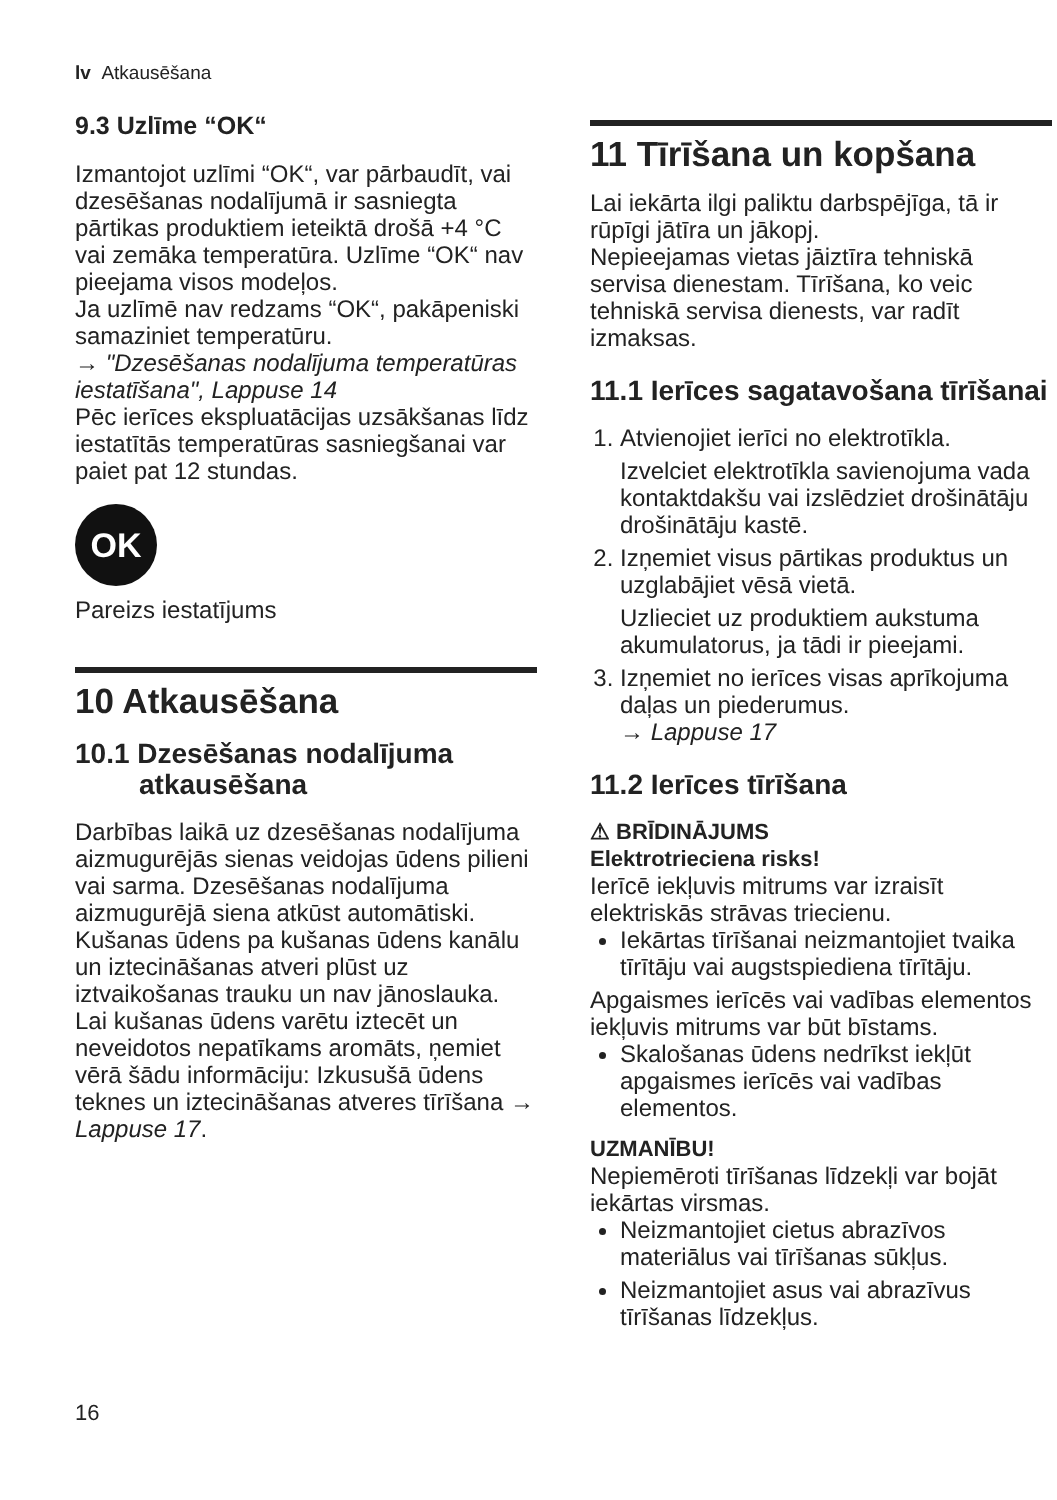lv Atkausēšana
9.3 Uzlīme “OK“
Izmantojot uzlīmi “OK“, var pārbaudīt, vai dzesēšanas nodalījumā ir sasniegta pārtikas produktiem ieteiktā drošā +4 °C vai zemāka temperatūra. Uzlīme “OK“ nav pieejama visos modeļos.
Ja uzlīmē nav redzams “OK“, pakāpeniski samaziniet temperatūru.
→ "Dzesēšanas nodalījuma temperatūras iestatīšana", Lappuse 14
Pēc ierīces ekspluatācijas uzsākšanas līdz iestatītās temperatūras sasniegšanai var paiet pat 12 stundas.
OK
Pareizs iestatījums
10 Atkausēšana
10.1 Dzesēšanas nodalījuma atkausēšana
Darbības laikā uz dzesēšanas nodalījuma aizmugurējās sienas veidojas ūdens pilieni vai sarma. Dzesēšanas nodalījuma aizmugurējā siena atkūst automātiski.
Kušanas ūdens pa kušanas ūdens kanālu un iztecināšanas atveri plūst uz iztvaikošanas trauku un nav jānoslauka.
Lai kušanas ūdens varētu iztecēt un neveidotos nepatīkams aromāts, ņemiet vērā šādu informāciju: Izkusušā ūdens teknes un iztecināšanas atveres tīrīšana → Lappuse 17.
11 Tīrīšana un kopšana
Lai iekārta ilgi paliktu darbspējīga, tā ir rūpīgi jātīra un jākopj.
Nepieejamas vietas jāiztīra tehniskā servisa dienestam. Tīrīšana, ko veic tehniskā servisa dienests, var radīt izmaksas.
11.1 Ierīces sagatavošana tīrīšanai
1. Atvienojiet ierīci no elektrotīkla.
Izvelciet elektrotīkla savienojuma vada kontaktdakšu vai izslēdziet drošinātāju drošinātāju kastē.
2. Izņemiet visus pārtikas produktus un uzglabājiet vēsā vietā.
Uzlieciet uz produktiem aukstuma akumulatorus, ja tādi ir pieejami.
3. Izņemiet no ierīces visas aprīkojuma daļas un piederumus.
→ Lappuse 17
11.2 Ierīces tīrīšana
⚠ BRĪDINĀJUMS
Elektrotrieciena risks!
Ierīcē iekļuvis mitrums var izraisīt elektriskās strāvas triecienu.
Iekārtas tīrīšanai neizmantojiet tvaika tīrītāju vai augstspiediena tīrītāju.
Apgaismes ierīcēs vai vadības elementos iekļuvis mitrums var būt bīstams.
Skalošanas ūdens nedrīkst iekļūt apgaismes ierīcēs vai vadības elementos.
UZMANĪBU!
Nepiemēroti tīrīšanas līdzekļi var bojāt iekārtas virsmas.
Neizmantojiet cietus abrazīvos materiālus vai tīrīšanas sūkļus.
Neizmantojiet asus vai abrazīvus tīrīšanas līdzekļus.
16